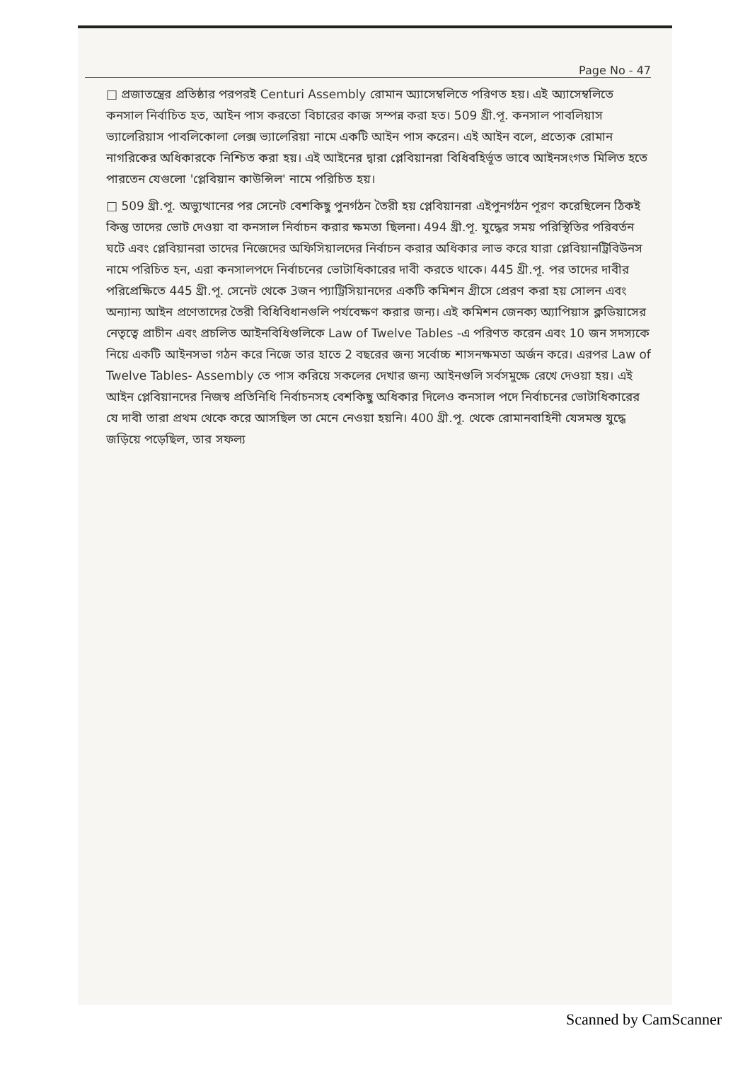Page No - 47
□ প্রজাতন্ত্রের প্রতিষ্ঠার পরপরই Centuri Assembly রোমান অ্যাসেম্বলিতে পরিণত হয়। এই অ্যাসেম্বলিতে কনসাল নির্বাচিত হত, আইন পাস করতো বিচারের কাজ সম্পন্ন করা হত। 509 খ্রী.পূ. কনসাল পাবলিয়াস ভ্যালেরিয়াস পাবলিকোলা লেক্স ভ্যালেরিয়া নামে একটি আইন পাস করেন। এই আইন বলে, প্রত্যেক রোমান নাগরিকের অধিকারকে নিশ্চিত করা হয়। এই আইনের দ্বারা প্লেবিয়ানরা বিধিবহির্ভূত ভাবে আইনসংগত মিলিত হতে পারতেন যেগুলো 'প্লেবিয়ান কাউন্সিল' নামে পরিচিত হয়।
□ 509 খ্রী.পূ. অভ্যুত্থানের পর সেনেট বেশকিছু পুনর্গঠন তৈরী হয় প্লেবিয়ানরা এইপুনর্গঠন পূরণ করেছিলেন ঠিকই কিন্তু তাদের ভোট দেওয়া বা কনসাল নির্বাচন করার ক্ষমতা ছিলনা। 494 খ্রী.পূ. যুদ্ধের সময় পরিস্থিতির পরিবর্তন ঘটে এবং প্লেবিয়ানরা তাদের নিজেদের অফিসিয়ালদের নির্বাচন করার অধিকার লাভ করে যারা প্লেবিয়ানট্রিবিউনস নামে পরিচিত হন, এরা কনসালপদে নির্বাচনের ভোটাধিকারের দাবী করতে থাকে। 445 খ্রী.পূ. পর তাদের দাবীর পরিপ্রেক্ষিতে 445 খ্রী.পূ. সেনেট থেকে 3জন প্যাট্রিসিয়ানদের একটি কমিশন গ্রীসে প্রেরণ করা হয় সোলন এবং অন্যান্য আইন প্রণেতাদের তৈরী বিধিবিধানগুলি পর্যবেক্ষণ করার জন্য। এই কমিশন জেনক্য অ্যাপিয়াস ক্লডিয়াসের নেতৃত্বে প্রাচীন এবং প্রচলিত আইনবিধিগুলিকে Law of Twelve Tables -এ পরিণত করেন এবং 10 জন সদস্যকে নিয়ে একটি আইনসভা গঠন করে নিজে তার হাতে 2 বছরের জন্য সর্বোচ্চ শাসনক্ষমতা অর্জন করে। এরপর Law of Twelve Tables- Assembly তে পাস করিয়ে সকলের দেখার জন্য আইনগুলি সর্বসমুক্ষে রেখে দেওয়া হয়। এই আইন প্লেবিয়ানদের নিজস্ব প্রতিনিধি নির্বাচনসহ বেশকিছু অধিকার দিলেও কনসাল পদে নির্বাচনের ভোটাধিকারের যে দাবী তারা প্রথম থেকে করে আসছিল তা মেনে নেওয়া হয়নি। 400 খ্রী.পূ. থেকে রোমানবাহিনী যেসমস্ত যুদ্ধে জড়িয়ে পড়েছিল, তার সফল্য
Scanned by CamScanner